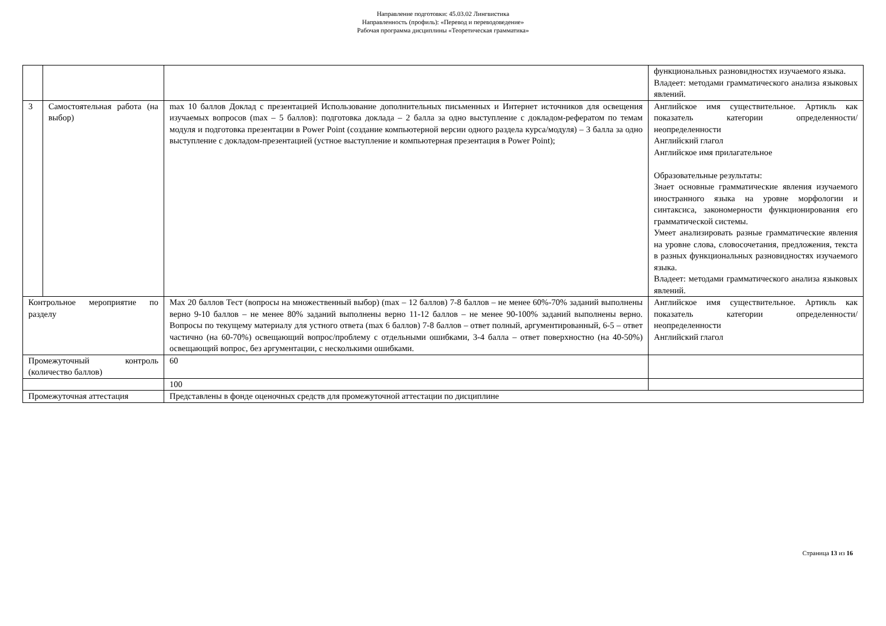Направление подготовки: 45.03.02 Лингвистика
Направленность (профиль): «Перевод и переводоведение»
Рабочая программа дисциплины «Теоретическая грамматика»
| | | | функциональных разновидностях изучаемого языка. Владеет: методами грамматического анализа языковых явлений. |
| 3 | Самостоятельная работа (на выбор) | max 10 баллов Доклад с презентацией Использование дополнительных письменных и Интернет источников для освещения изучаемых вопросов (max – 5 баллов): подготовка доклада – 2 балла за одно выступление с докладом-рефератом по темам модуля и подготовка презентации в Power Point (создание компьютерной версии одного раздела курса/модуля) – 3 балла за одно выступление с докладом-презентацией (устное выступление и компьютерная презентация в Power Point); | Английское имя существительное. Артикль как показатель категории определенности/неопределенности Английский глагол Английское имя прилагательное Образовательные результаты: Знает основные грамматические явления изучаемого иностранного языка на уровне морфологии и синтаксиса, закономерности функционирования его грамматической системы. Умеет анализировать разные грамматические явления на уровне слова, словосочетания, предложения, текста в разных функциональных разновидностях изучаемого языка. Владеет: методами грамматического анализа языковых явлений. |
| Контрольное мероприятие по разделу | | Max 20 баллов Тест (вопросы на множественный выбор) (max – 12 баллов) 7-8 баллов – не менее 60%-70% заданий выполнены верно 9-10 баллов – не менее 80% заданий выполнены верно 11-12 баллов – не менее 90-100% заданий выполнены верно. Вопросы по текущему материалу для устного ответа (max 6 баллов) 7-8 баллов – ответ полный, аргументированный, 6-5 – ответ частично (на 60-70%) освещающий вопрос/проблему с отдельными ошибками, 3-4 балла – ответ поверхностно (на 40-50%) освещающий вопрос, без аргументации, с несколькими ошибками. | Английское имя существительное. Артикль как показатель категории определенности/неопределенности Английский глагол |
| Промежуточный контроль (количество баллов) | | 60 | |
| | | 100 | |
| Промежуточная аттестация | | Представлены в фонде оценочных средств для промежуточной аттестации по дисциплине | |
Страница 13 из 16